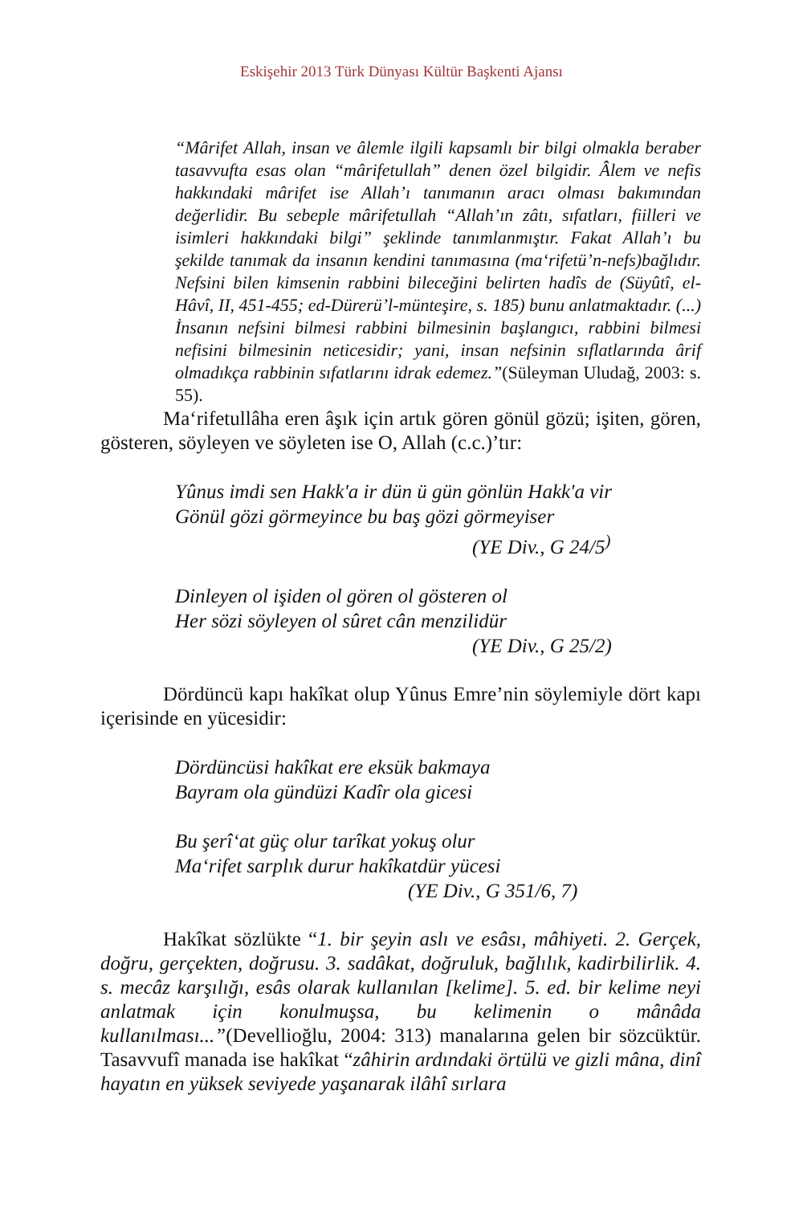Eskişehir 2013 Türk Dünyası Kültür Başkenti Ajansı
“Mârifet Allah, insan ve âlemle ilgili kapsamlı bir bilgi olmakla beraber tasavvufta esas olan “mârifetullah” denen özel bilgidir. Âlem ve nefis hakkındaki mârifet ise Allah’ı tanımanın aracı olması bakımından değerlidir. Bu sebeple mârifetullah “Allah’ın zâtı, sıfatları, fiilleri ve isimleri hakkındaki bilgi” şeklinde tanımlanmıştır. Fakat Allah’ı bu şekilde tanımak da insanın kendini tanımasına (ma‘rifetü’n-nefs)bağlıdır. Nefsini bilen kimsenin rabbini bileceğini belirten hadîs de (Süyûtî, el-Hâvî, II, 451-455; ed-Dürerü’l-münteşire, s. 185) bunu anlatmaktadır. (...) İnsanın nefsini bilmesi rabbini bilmesinin başlangıcı, rabbini bilmesi nefisini bilmesinin neticesidir; yani, insan nefsinin sıflatlarında ârif olmadıkça rabbinin sıfatlarını idrak edemez.”(Süleyman Uludağ, 2003: s. 55).
Ma‘rifetullâha eren âşık için artık gören gönül gözü; işiten, gören, gösteren, söyleyen ve söyleten ise O, Allah (c.c.)’tır:
Yûnus imdi sen Hakk'a ir dün ü gün gönlün Hakk'a vir
Gönül gözi görmeyince bu baş gözi görmeyiser
(YE Div., G 24/5<sup>)</sup>
Dinleyen ol işiden ol gören ol gösteren ol
Her sözi söyleyen ol sûret cân menzilidür
(YE Div., G 25/2)
Dördüncü kapı hakîkat olup Yûnus Emre’nin söylemiyle dört kapı içerisinde en yücesidir:
Dördüncüsi hakîkat ere eksük bakmaya
Bayram ola gündüzi Kadîr ola gicesi
Bu şerî‘at güç olur tarîkat yokuş olur
Ma‘rifet sarplık durur hakîkatdür yücesi
(YE Div., G 351/6, 7)
Hakîkat sözlükte “1. bir şeyin aslı ve esâsı, mâhiyeti. 2. Gerçek, doğru, gerçekten, doğrusu. 3. sadâkat, doğruluk, bağlılık, kadirbilirlik. 4. s. mecâz karşılığı, esâs olarak kullanılan [kelime]. 5. ed. bir kelime neyi anlatmak için konulmuşsa, bu kelimenin o mânâda kullanılması...”(Devellioğlu, 2004: 313) manalarına gelen bir sözcüktür. Tasavvufî manada ise hakîkat “zâhirin ardındaki örtülü ve gizli mâna, dinî hayatın en yüksek seviyede yaşanarak ilâhî sırlara